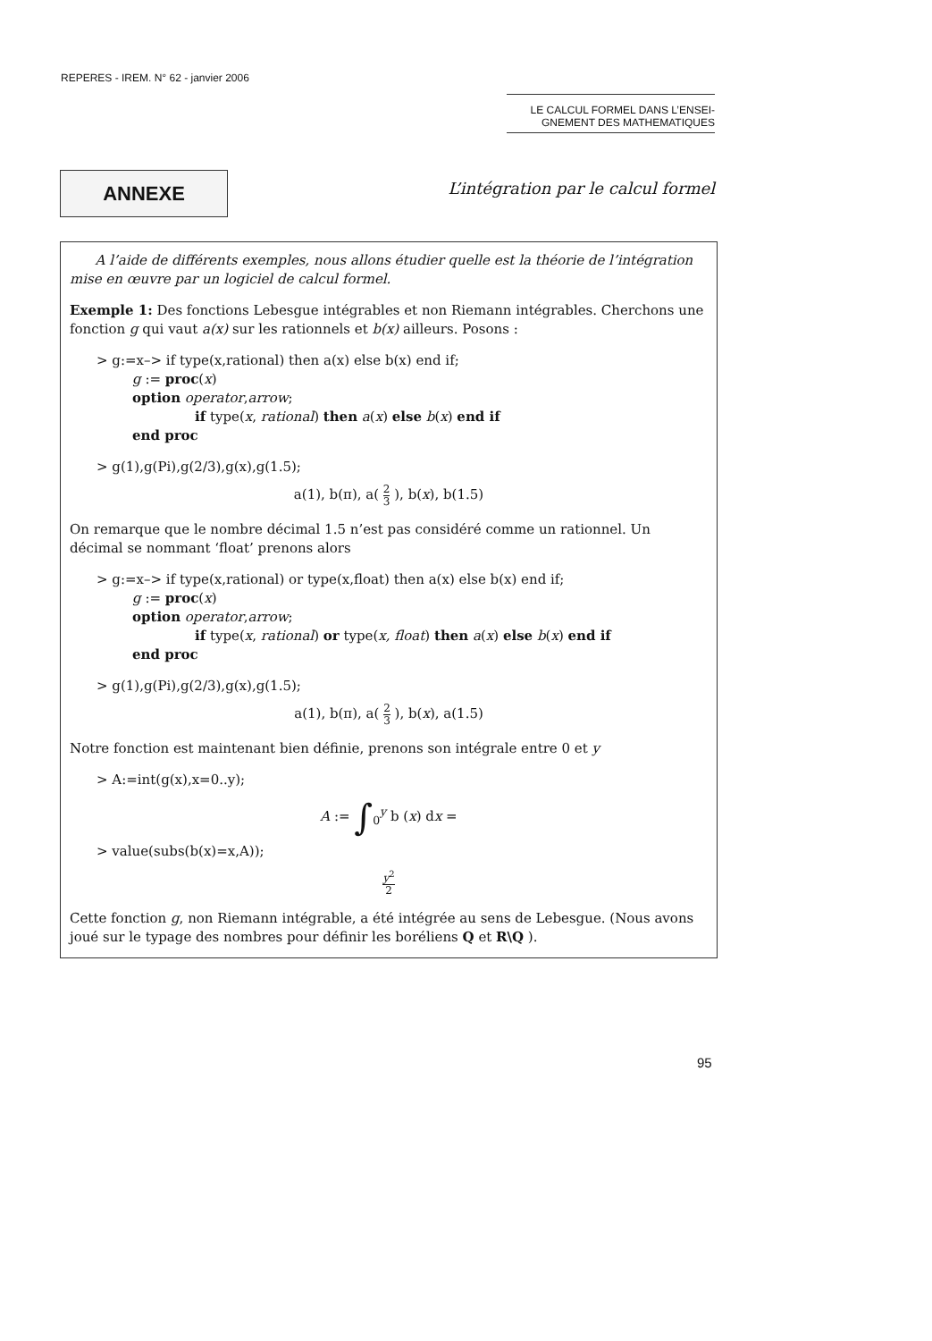REPERES - IREM. N° 62 - janvier 2006
LE CALCUL FORMEL DANS L’ENSEI-
GNEMENT DES MATHEMATIQUES
ANNEXE
L’intégration par le calcul formel
A l’aide de différents exemples, nous allons étudier quelle est la théorie de l’intégration mise en œuvre par un logiciel de calcul formel.
Exemple 1: Des fonctions Lebesgue intégrables et non Riemann intégrables. Cherchons une fonction g qui vaut a(x) sur les rationnels et b(x) ailleurs. Posons :
> g:=x–> if type(x,rational) then a(x) else b(x) end if;
g := proc(x)
option operator,arrow;
if type(x, rational) then a(x) else b(x) end if
end proc
> g(1),g(Pi),g(2/3),g(x),g(1.5);
a(1), b(π), a( 2 3 ), b(x), b(1.5)
On remarque que le nombre décimal 1.5 n’est pas considéré comme un rationnel. Un décimal se nommant ‘float’ prenons alors
> g:=x–> if type(x,rational) or type(x,float) then a(x) else b(x) end if;
g := proc(x)
option operator,arrow;
if type(x, rational) or type(x, float) then a(x) else b(x) end if
end proc
> g(1),g(Pi),g(2/3),g(x),g(1.5);
a(1), b(π), a( 2 3 ), b(x), a(1.5)
Notre fonction est maintenant bien définie, prenons son intégrale entre 0 et y
> A:=int(g(x),x=0..y);
A := ∫<sub>0</sub><sup>y</sup> b (x) dx =
> value(subs(b(x)=x,A));
y<sup>2</sup> 2
Cette fonction g, non Riemann intégrable, a été intégrée au sens de Lebesgue. (Nous avons joué sur le typage des nombres pour définir les boréliens Q et R\Q ).
95